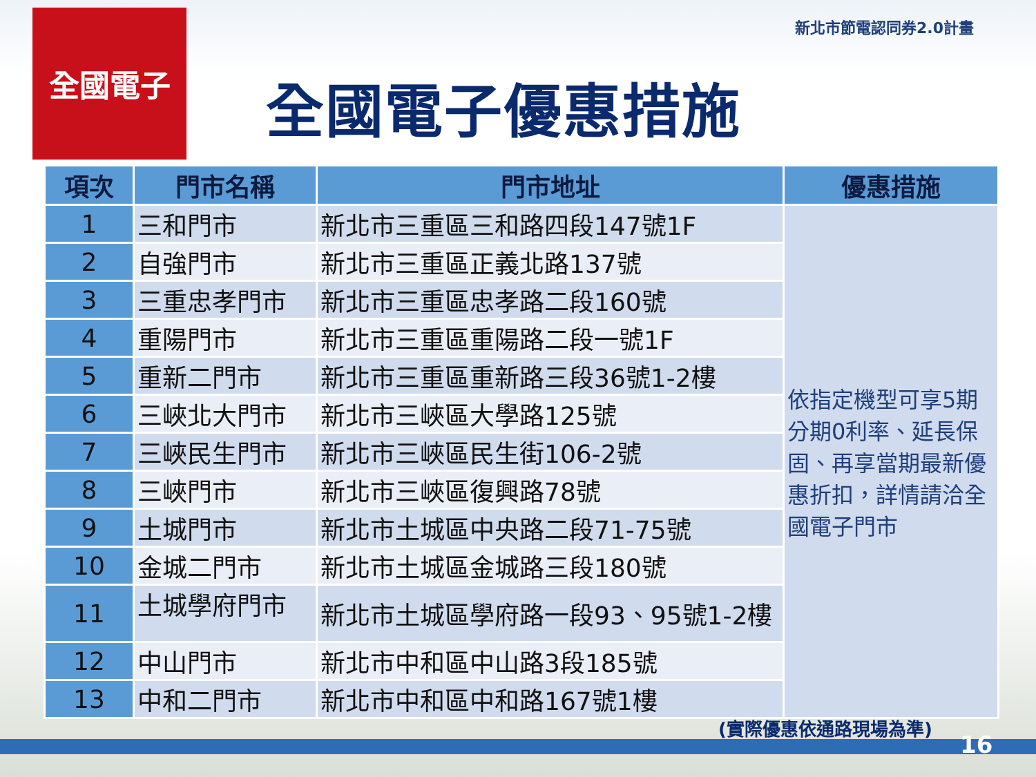新北市節電認同券2.0計畫
全國電子
全國電子優惠措施
| 項次 | 門市名稱 | 門市地址 | 優惠措施 |
| --- | --- | --- | --- |
| 1 | 三和門市 | 新北市三重區三和路四段147號1F | 依指定機型可享5期分期0利率、延長保固、再享當期最新優惠折扣，詳情請洽全國電子門市 |
| 2 | 自強門市 | 新北市三重區正義北路137號 | |
| 3 | 三重忠孝門市 | 新北市三重區忠孝路二段160號 | |
| 4 | 重陽門市 | 新北市三重區重陽路二段一號1F | |
| 5 | 重新二門市 | 新北市三重區重新路三段36號1-2樓 | |
| 6 | 三峽北大門市 | 新北市三峽區大學路125號 | |
| 7 | 三峽民生門市 | 新北市三峽區民生街106-2號 | |
| 8 | 三峽門市 | 新北市三峽區復興路78號 | |
| 9 | 土城門市 | 新北市土城區中央路二段71-75號 | |
| 10 | 金城二門市 | 新北市土城區金城路三段180號 | |
| 11 | 土城學府門市 | 新北市土城區學府路一段93、95號1-2樓 | |
| 12 | 中山門市 | 新北市中和區中山路3段185號 | |
| 13 | 中和二門市 | 新北市中和區中和路167號1樓 | |
(實際優惠依通路現場為準)
16